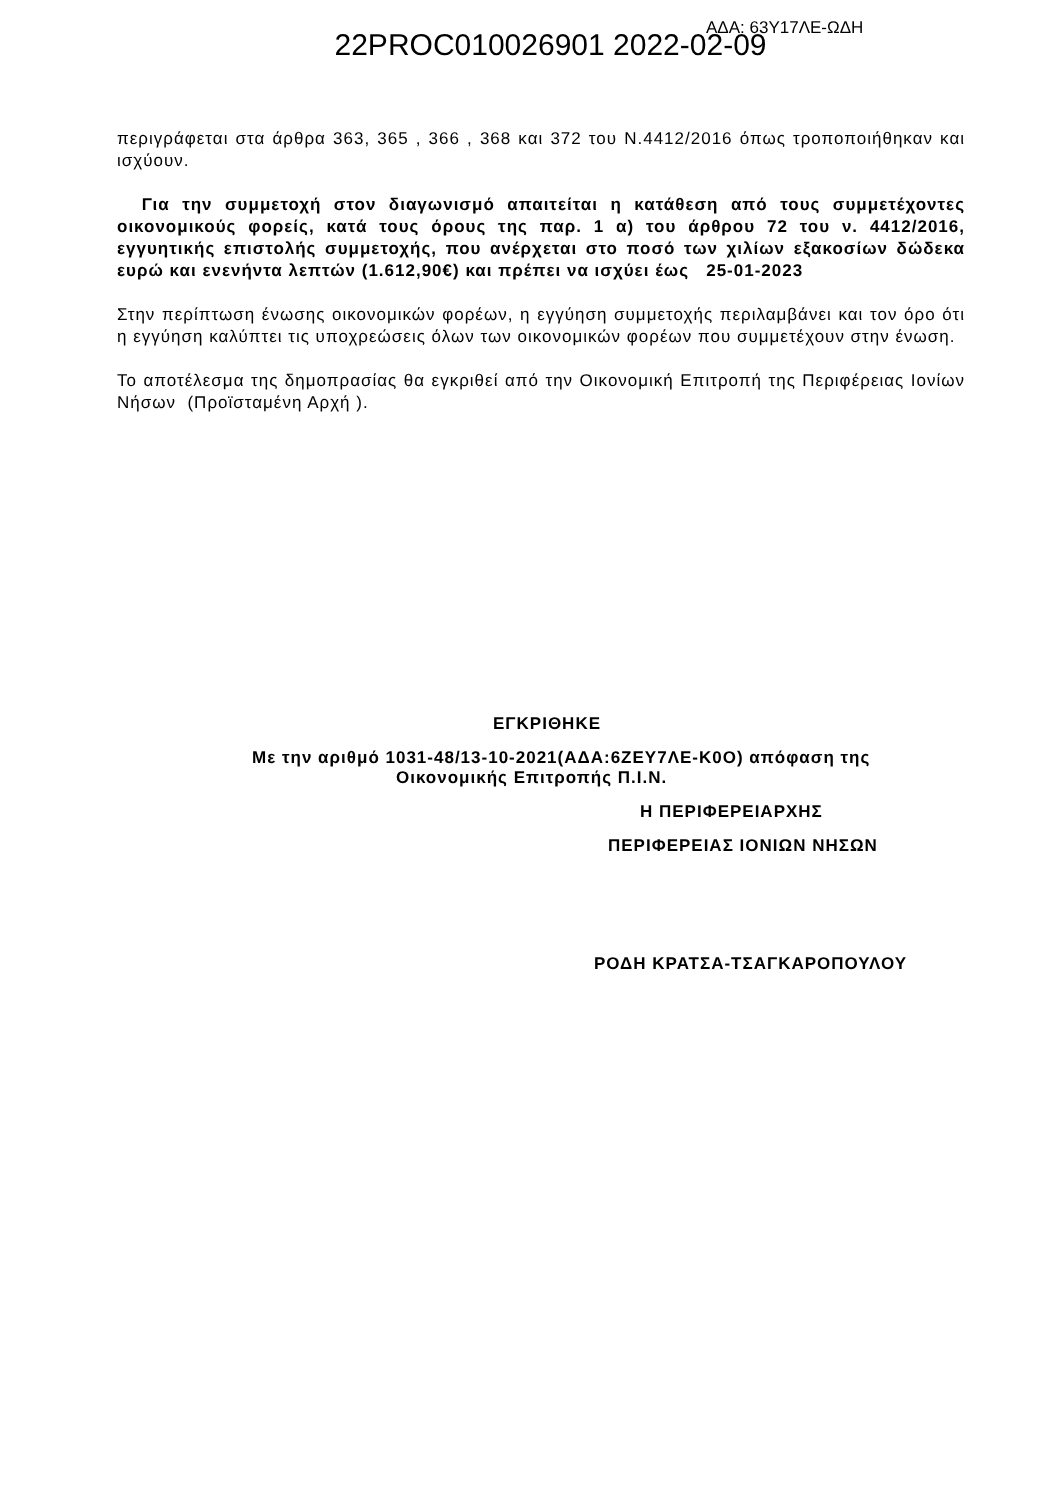22PROC010026901 2022-02-09
ΑΔΑ: 63Υ17ΛΕ-ΩΔΗ
περιγράφεται στα άρθρα 363, 365 , 366 , 368 και 372 του Ν.4412/2016 όπως τροποποιήθηκαν και ισχύουν.
Για την συμμετοχή στον διαγωνισμό απαιτείται η κατάθεση από τους συμμετέχοντες οικονομικούς φορείς, κατά τους όρους της παρ. 1 α) του άρθρου 72 του ν. 4412/2016, εγγυητικής επιστολής συμμετοχής, που ανέρχεται στο ποσό των χιλίων εξακοσίων δώδεκα ευρώ και ενενήντα λεπτών (1.612,90€) και πρέπει να ισχύει έως 25-01-2023
Στην περίπτωση ένωσης οικονομικών φορέων, η εγγύηση συμμετοχής περιλαμβάνει και τον όρο ότι η εγγύηση καλύπτει τις υποχρεώσεις όλων των οικονομικών φορέων που συμμετέχουν στην ένωση.
Το αποτέλεσμα της δημοπρασίας θα εγκριθεί από την Οικονομική Επιτροπή της Περιφέρειας Ιονίων Νήσων (Προϊσταμένη Αρχή ).
ΕΓΚΡΙΘΗΚΕ
Με την αριθμό 1031-48/13-10-2021(ΑΔΑ:6ΖΕΥ7ΛΕ-Κ0Ο) απόφαση της
Οικονομικής Επιτροπής Π.Ι.Ν.
Η ΠΕΡΙΦΕΡΕΙΑΡΧΗΣ
ΠΕΡΙΦΕΡΕΙΑΣ ΙΟΝΙΩΝ ΝΗΣΩΝ
ΡΟΔΗ ΚΡΑΤΣΑ-ΤΣΑΓΚΑΡΟΠΟΥΛΟΥ